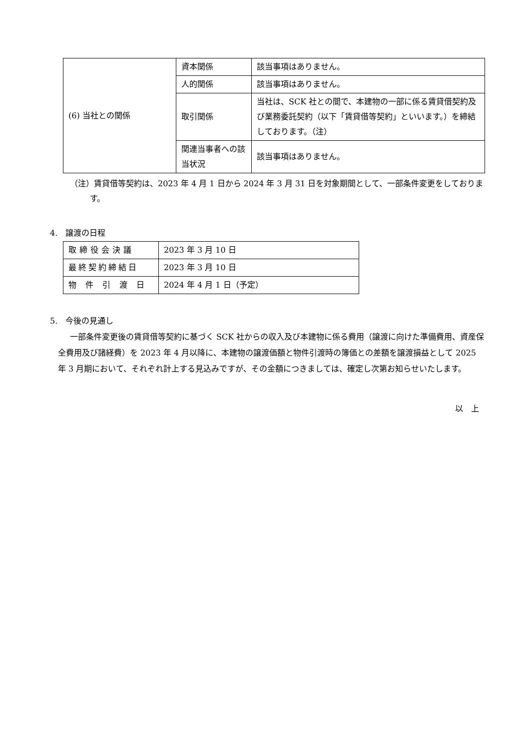| (6) 当社との関係 | 資本関係 | 該当事項はありません。 |
| | 人的関係 | 該当事項はありません。 |
| | 取引関係 | 当社は、SCK 社との間で、本建物の一部に係る賃貸借契約及び業務委託契約（以下「賃貸借等契約」といいます。）を締結しております。（注） |
| | 関連当事者への該当状況 | 該当事項はありません。 |
（注）賃貸借等契約は、2023 年 4 月 1 日から 2024 年 3 月 31 日を対象期間として、一部条件変更をしております。
4.　譲渡の日程
| 取締役会決議 | 2023 年 3 月 10 日 |
| 最終契約締結日 | 2023 年 3 月 10 日 |
| 物件引渡日 | 2024 年 4 月 1 日（予定） |
5.　今後の見通し
一部条件変更後の賃貸借等契約に基づく SCK 社からの収入及び本建物に係る費用（譲渡に向けた準備費用、資産保全費用及び諸経費）を 2023 年 4 月以降に、本建物の譲渡価額と物件引渡時の簿価との差額を譲渡損益として 2025 年 3 月期において、それぞれ計上する見込みですが、その金額につきましては、確定し次第お知らせいたします。
以　上